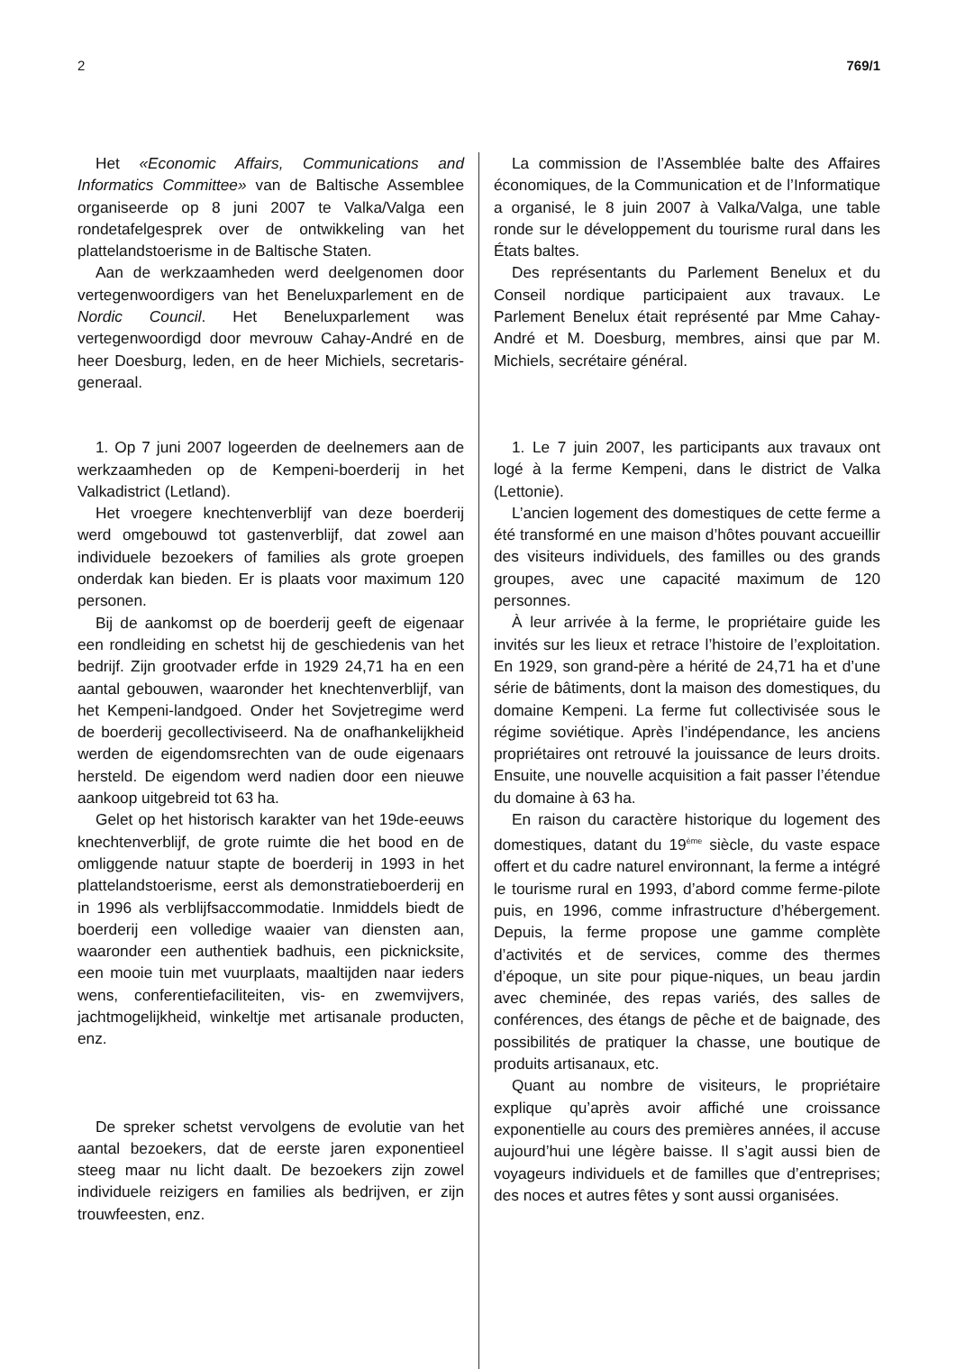2 769/1
Het «Economic Affairs, Communications and Informatics Committee» van de Baltische Assemblee organiseerde op 8 juni 2007 te Valka/Valga een rondetafelgesprek over de ontwikkeling van het plattelandstoerisme in de Baltische Staten.
Aan de werkzaamheden werd deelgenomen door vertegenwoordigers van het Beneluxparlement en de Nordic Council. Het Beneluxparlement was vertegenwoordigd door mevrouw Cahay-André en de heer Doesburg, leden, en de heer Michiels, secretaris-generaal.
1. Op 7 juni 2007 logeerden de deelnemers aan de werkzaamheden op de Kempeni-boerderij in het Valkadistrict (Letland).
Het vroegere knechtenverblijf van deze boerderij werd omgebouwd tot gastenverblijf, dat zowel aan individuele bezoekers of families als grote groepen onderdak kan bieden. Er is plaats voor maximum 120 personen.
Bij de aankomst op de boerderij geeft de eigenaar een rondleiding en schetst hij de geschiedenis van het bedrijf. Zijn grootvader erfde in 1929 24,71 ha en een aantal gebouwen, waaronder het knechtenverblijf, van het Kempeni-landgoed. Onder het Sovjetregime werd de boerderij gecollectiviseerd. Na de onafhankelijkheid werden de eigendomsrechten van de oude eigenaars hersteld. De eigendom werd nadien door een nieuwe aankoop uitgebreid tot 63 ha.
Gelet op het historisch karakter van het 19de-eeuws knechtenverblijf, de grote ruimte die het bood en de omliggende natuur stapte de boerderij in 1993 in het plattelandstoerisme, eerst als demonstratieboerderij en in 1996 als verblijfsaccommodatie. Inmiddels biedt de boerderij een volledige waaier van diensten aan, waaronder een authentiek badhuis, een picknicksite, een mooie tuin met vuurplaats, maaltijden naar ieders wens, conferentiefaciliteiten, vis- en zwemvijvers, jachtmogelijkheid, winkeltje met artisanale producten, enz.
De spreker schetst vervolgens de evolutie van het aantal bezoekers, dat de eerste jaren exponentieel steeg maar nu licht daalt. De bezoekers zijn zowel individuele reizigers en families als bedrijven, er zijn trouwfeesten, enz.
La commission de l’Assemblée balte des Affaires économiques, de la Communication et de l’Informatique a organisé, le 8 juin 2007 à Valka/Valga, une table ronde sur le développement du tourisme rural dans les États baltes.
Des représentants du Parlement Benelux et du Conseil nordique participaient aux travaux. Le Parlement Benelux était représenté par Mme Cahay-André et M. Doesburg, membres, ainsi que par M. Michiels, secrétaire général.
1. Le 7 juin 2007, les participants aux travaux ont logé à la ferme Kempeni, dans le district de Valka (Lettonie).
L’ancien logement des domestiques de cette ferme a été transformé en une maison d’hôtes pouvant accueillir des visiteurs individuels, des familles ou des grands groupes, avec une capacité maximum de 120 personnes.
À leur arrivée à la ferme, le propriétaire guide les invités sur les lieux et retrace l’histoire de l’exploitation. En 1929, son grand-père a hérité de 24,71 ha et d’une série de bâtiments, dont la maison des domestiques, du domaine Kempeni. La ferme fut collectivisée sous le régime soviétique. Après l’indépendance, les anciens propriétaires ont retrouvé la jouissance de leurs droits. Ensuite, une nouvelle acquisition a fait passer l’étendue du domaine à 63 ha.
En raison du caractère historique du logement des domestiques, datant du 19<sup>ème</sup> siècle, du vaste espace offert et du cadre naturel environnant, la ferme a intégré le tourisme rural en 1993, d’abord comme ferme-pilote puis, en 1996, comme infrastructure d’hébergement. Depuis, la ferme propose une gamme complète d’activités et de services, comme des thermes d’époque, un site pour pique-niques, un beau jardin avec cheminée, des repas variés, des salles de conférences, des étangs de pêche et de baignade, des possibilités de pratiquer la chasse, une boutique de produits artisanaux, etc.
Quant au nombre de visiteurs, le propriétaire explique qu’après avoir affiché une croissance exponentielle au cours des premières années, il accuse aujourd’hui une légère baisse. Il s’agit aussi bien de voyageurs individuels et de familles que d’entreprises; des noces et autres fêtes y sont aussi organisées.